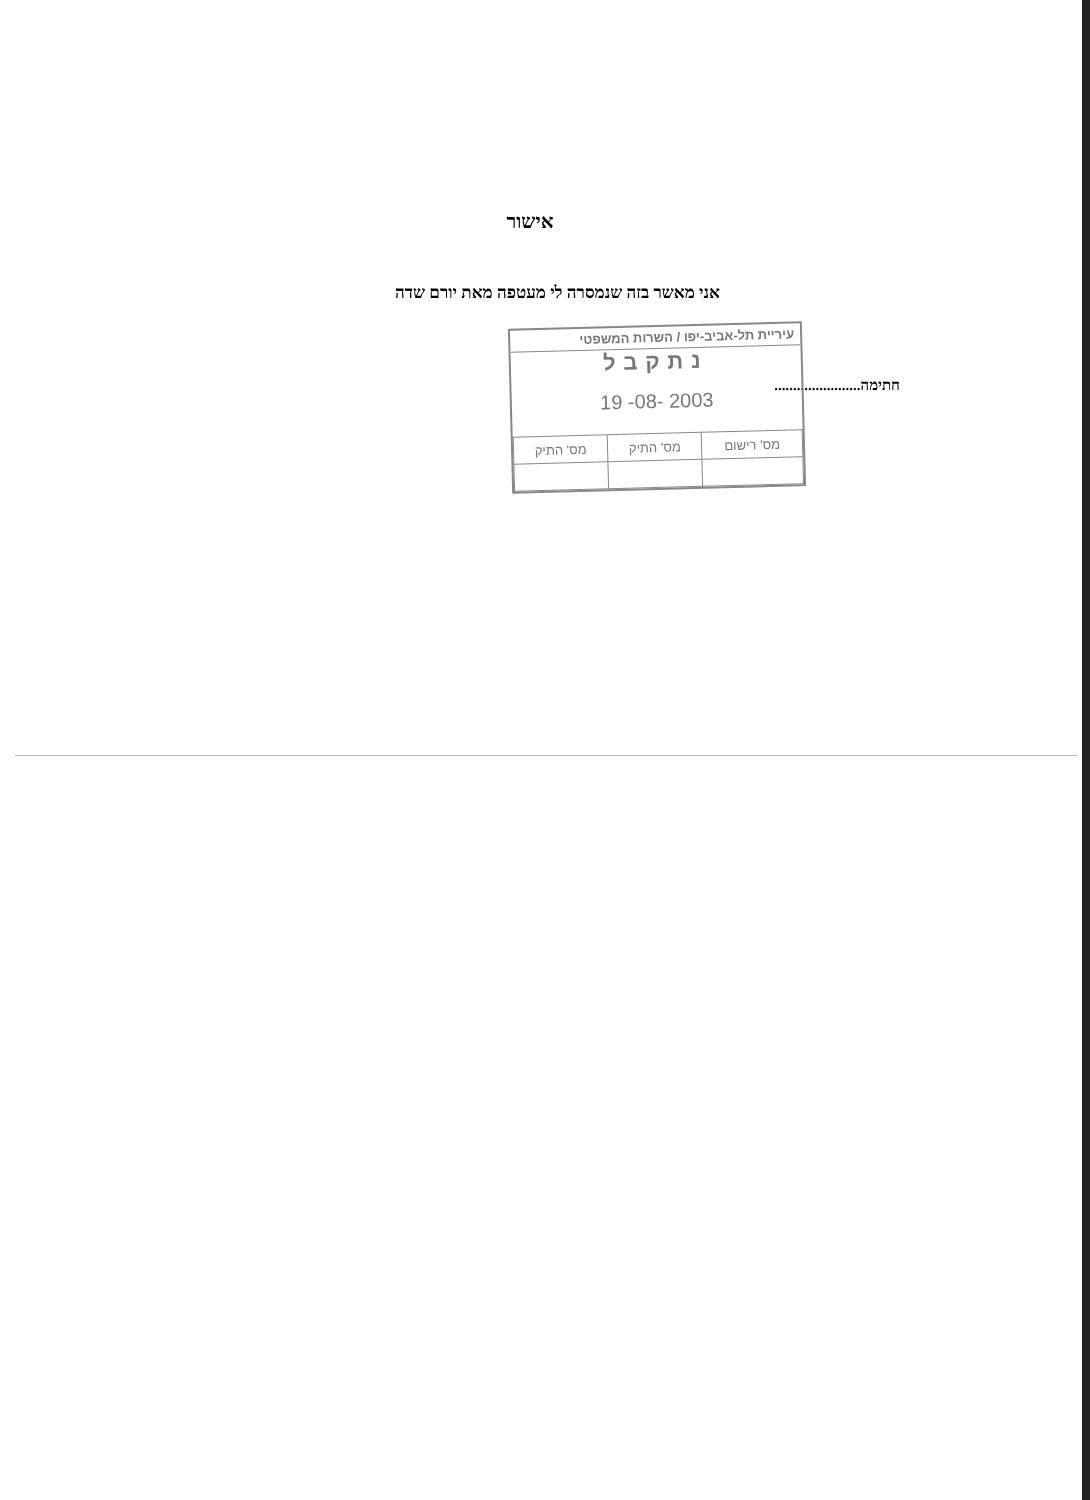אישור
אני מאשר בזה שנמסרה לי מעטפה מאת יורם שדה
חתימה.......................
עיריית תל-אביב-יפו / השרות המשפטי
נתקבל
19 -08- 2003
| מס' רישום | מס' התיק | מס' התיק |
| --- | --- | --- |